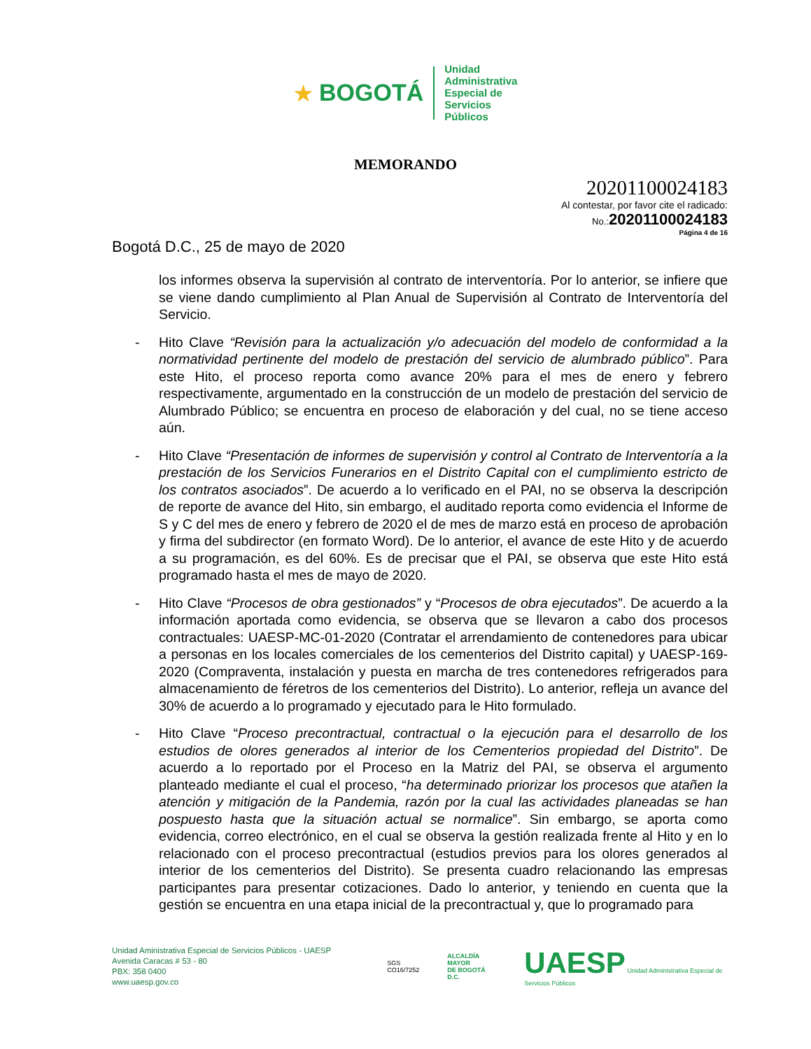★ BOGOTÁ
Unidad
Administrativa
Especial de
Servicios
Públicos
MEMORANDO
20201100024183
Al contestar, por favor cite el radicado:
No.:20201100024183
Página 4 de 16
Bogotá D.C., 25 de mayo de 2020
los informes observa la supervisión al contrato de interventoría. Por lo anterior, se infiere que se viene dando cumplimiento al Plan Anual de Supervisión al Contrato de Interventoría del Servicio.
- Hito Clave “Revisión para la actualización y/o adecuación del modelo de conformidad a la normatividad pertinente del modelo de prestación del servicio de alumbrado público”. Para este Hito, el proceso reporta como avance 20% para el mes de enero y febrero respectivamente, argumentado en la construcción de un modelo de prestación del servicio de Alumbrado Público; se encuentra en proceso de elaboración y del cual, no se tiene acceso aún.
- Hito Clave “Presentación de informes de supervisión y control al Contrato de Interventoría a la prestación de los Servicios Funerarios en el Distrito Capital con el cumplimiento estricto de los contratos asociados”. De acuerdo a lo verificado en el PAI, no se observa la descripción de reporte de avance del Hito, sin embargo, el auditado reporta como evidencia el Informe de S y C del mes de enero y febrero de 2020 el de mes de marzo está en proceso de aprobación y firma del subdirector (en formato Word). De lo anterior, el avance de este Hito y de acuerdo a su programación, es del 60%. Es de precisar que el PAI, se observa que este Hito está programado hasta el mes de mayo de 2020.
- Hito Clave “Procesos de obra gestionados” y “Procesos de obra ejecutados”. De acuerdo a la información aportada como evidencia, se observa que se llevaron a cabo dos procesos contractuales: UAESP-MC-01-2020 (Contratar el arrendamiento de contenedores para ubicar a personas en los locales comerciales de los cementerios del Distrito capital) y UAESP-169-2020 (Compraventa, instalación y puesta en marcha de tres contenedores refrigerados para almacenamiento de féretros de los cementerios del Distrito). Lo anterior, refleja un avance del 30% de acuerdo a lo programado y ejecutado para le Hito formulado.
- Hito Clave “Proceso precontractual, contractual o la ejecución para el desarrollo de los estudios de olores generados al interior de los Cementerios propiedad del Distrito”. De acuerdo a lo reportado por el Proceso en la Matriz del PAI, se observa el argumento planteado mediante el cual el proceso, “ha determinado priorizar los procesos que atañen la atención y mitigación de la Pandemia, razón por la cual las actividades planeadas se han pospuesto hasta que la situación actual se normalice”. Sin embargo, se aporta como evidencia, correo electrónico, en el cual se observa la gestión realizada frente al Hito y en lo relacionado con el proceso precontractual (estudios previos para los olores generados al interior de los cementerios del Distrito). Se presenta cuadro relacionando las empresas participantes para presentar cotizaciones. Dado lo anterior, y teniendo en cuenta que la gestión se encuentra en una etapa inicial de la precontractual y, que lo programado para
Unidad Aministrativa Especial de Servicios Públicos - UAESP
Avenida Caracas # 53 - 80
PBX: 358 0400
www.uaesp.gov.co
SGS
CO16/7252
ALCALDÍA MAYOR
DE BOGOTÁ D.C.
UAESP Unidad Administrativa Especial de Servicios Públicos